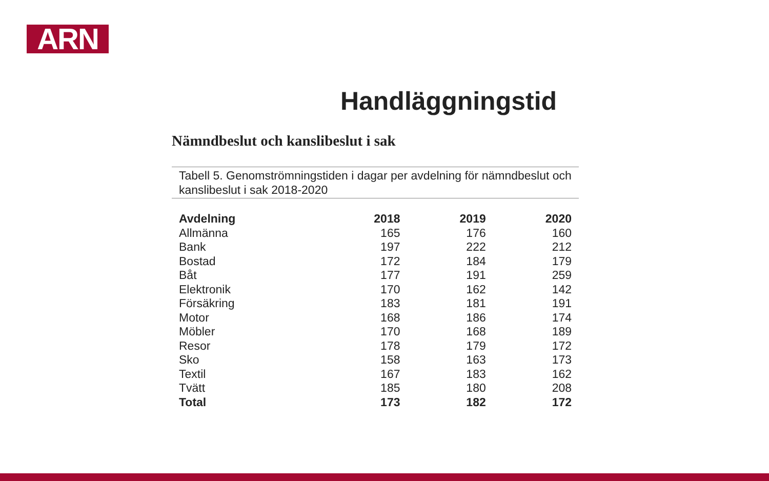ARN
Handläggningstid
Nämndbeslut och kanslibeslut i sak
Tabell 5. Genomströmningstiden i dagar per avdelning för nämndbeslut och kanslibeslut i sak 2018-2020
| Avdelning | 2018 | 2019 | 2020 |
| --- | --- | --- | --- |
| Allmänna | 165 | 176 | 160 |
| Bank | 197 | 222 | 212 |
| Bostad | 172 | 184 | 179 |
| Båt | 177 | 191 | 259 |
| Elektronik | 170 | 162 | 142 |
| Försäkring | 183 | 181 | 191 |
| Motor | 168 | 186 | 174 |
| Möbler | 170 | 168 | 189 |
| Resor | 178 | 179 | 172 |
| Sko | 158 | 163 | 173 |
| Textil | 167 | 183 | 162 |
| Tvätt | 185 | 180 | 208 |
| Total | 173 | 182 | 172 |